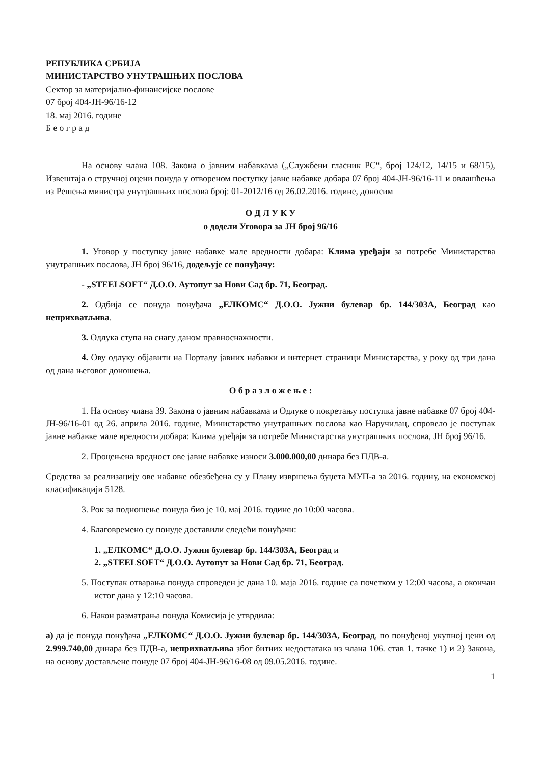РЕПУБЛИКА СРБИЈА
МИНИСТАРСТВО УНУТРАШЊИХ ПОСЛОВА
Сектор за материјално-финансијске послове
07 број 404-ЈН-96/16-12
18. мај 2016. године
Б е о г р а д
На основу члана 108. Закона о јавним набавкама („Службени гласник РС“, број 124/12, 14/15 и 68/15), Извештаја о стручној оцени понуда у отвореном поступку јавне набавке добара 07 број 404-ЈН-96/16-11 и овлашћења из Решења министра унутрашњих послова број: 01-2012/16 од 26.02.2016. године, доносим
О Д Л У К У
о додели Уговора за ЈН број 96/16
1. Уговор у поступку јавне набавке мале вредности добара: Клима уређаји за потребе Министарства унутрашњих послова, ЈН број 96/16, додељује се понуђачу:
- „STEELSOFT“ Д.О.О. Аутопут за Нови Сад бр. 71, Београд.
2. Одбија се понуда понуђача „ЕЛКОМС“ Д.О.О. Јужни булевар бр. 144/303А, Београд као неприхватљива.
3. Одлука ступа на снагу даном правноснажности.
4. Ову одлуку објавити на Порталу јавних набавки и интернет страници Министарства, у року од три дана од дана његовог доношења.
О б р а з л о ж е њ е :
1. На основу члана 39. Закона о јавним набавкама и Одлуке о покретању поступка јавне набавке 07 број 404-ЈН-96/16-01 од 26. априла 2016. године, Министарство унутрашњих послова као Наручилац, спровело је поступак јавне набавке мале вредности добара: Клима уређаји за потребе Министарства унутрашњих послова, ЈН број 96/16.
2. Процењена вредност ове јавне набавке износи 3.000.000,00 динара без ПДВ-а.
Средства за реализацију ове набавке обезбеђена су у Плану извршења буџета МУП-а за 2016. годину, на економској класификацији 5128.
3. Рок за подношење понуда био је 10. мај 2016. године до 10:00 часова.
4. Благовремено су понуде доставили следећи понуђачи:
1. „ЕЛКОМС“ Д.О.О. Јужни булевар бр. 144/303А, Београд и
2. „STEELSOFT“ Д.О.О. Аутопут за Нови Сад бр. 71, Београд.
5. Поступак отварања понуда спроведен је дана 10. маја 2016. године са почетком у 12:00 часова, а окончан истог дана у 12:10 часова.
6. Након разматрања понуда Комисија је утврдила:
а) да је понуда понуђача „ЕЛКОМС“ Д.О.О. Јужни булевар бр. 144/303А, Београд, по понуђеној укупној цени од 2.999.740,00 динара без ПДВ-а, неприхватљива због битних недостатака из члана 106. став 1. тачке 1) и 2) Закона, на основу достављене понуде 07 број 404-ЈН-96/16-08 од 09.05.2016. године.
1